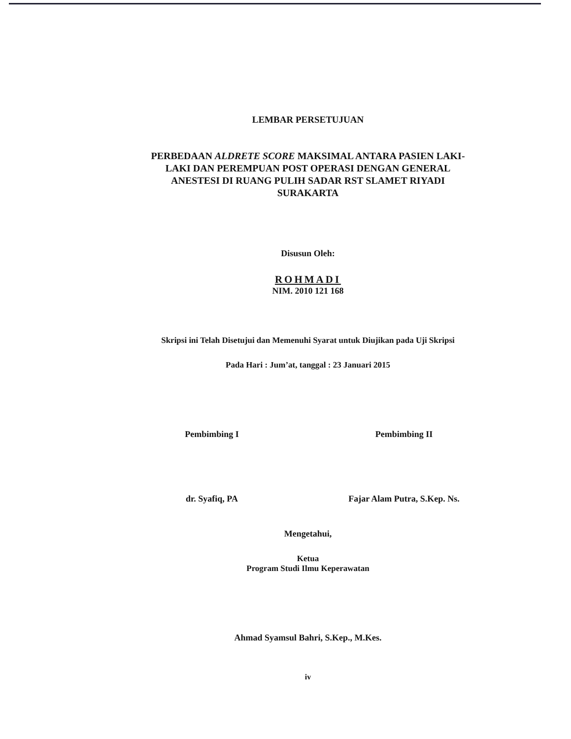LEMBAR PERSETUJUAN
PERBEDAAN ALDRETE SCORE MAKSIMAL ANTARA PASIEN LAKI-LAKI DAN PEREMPUAN POST OPERASI DENGAN GENERAL ANESTESI DI RUANG PULIH SADAR RST SLAMET RIYADI SURAKARTA
Disusun Oleh:
ROHMADI
NIM. 2010 121 168
Skripsi ini Telah Disetujui dan Memenuhi Syarat untuk Diujikan pada Uji Skripsi
Pada Hari : Jum’at, tanggal : 23 Januari 2015
Pembimbing I
dr. Syafiq, PA
Pembimbing II
Fajar Alam Putra, S.Kep. Ns.
Mengetahui,
Ketua
Program Studi Ilmu Keperawatan
Ahmad Syamsul Bahri, S.Kep., M.Kes.
iv